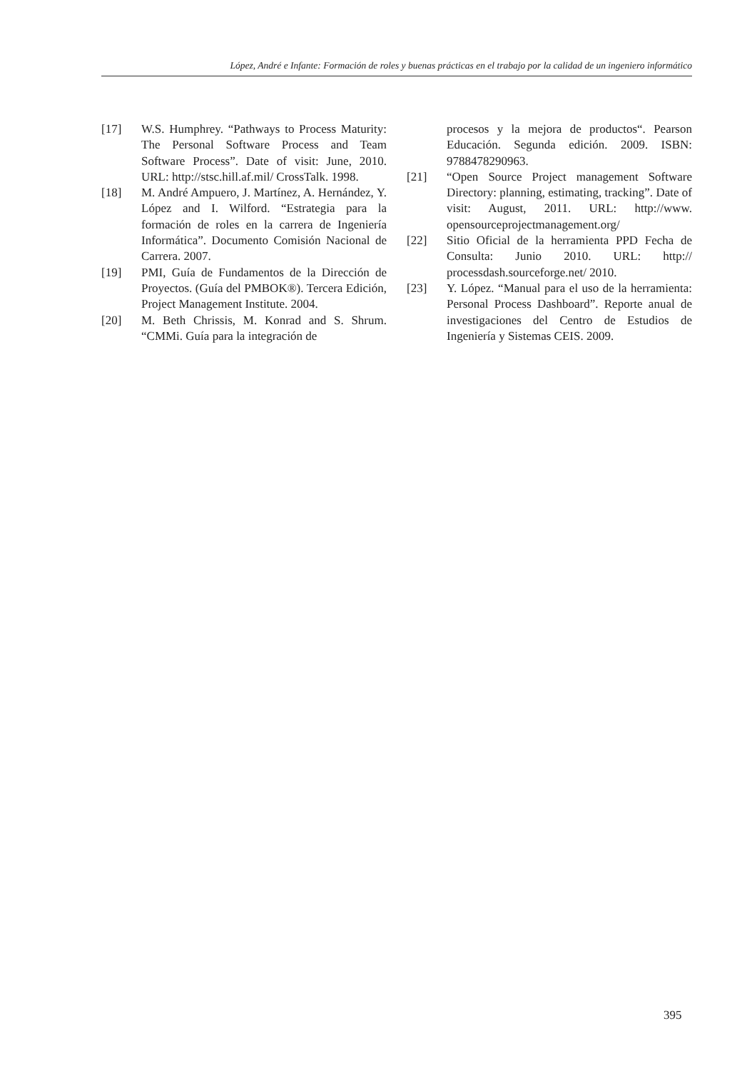López, André e Infante: Formación de roles y buenas prácticas en el trabajo por la calidad de un ingeniero informático
[17] W.S. Humphrey. “Pathways to Process Maturity: The Personal Software Process and Team Software Process”. Date of visit: June, 2010. URL: http://stsc.hill.af.mil/ CrossTalk. 1998.
[18] M. André Ampuero, J. Martínez, A. Hernández, Y. López and I. Wilford. “Estrategia para la formación de roles en la carrera de Ingeniería Informática”. Documento Comisión Nacional de Carrera. 2007.
[19] PMI, Guía de Fundamentos de la Dirección de Proyectos. (Guía del PMBOK®). Tercera Edición, Project Management Institute. 2004.
[20] M. Beth Chrissis, M. Konrad and S. Shrum. “CMMi. Guía para la integración de
procesos y la mejora de productos“. Pearson Educación. Segunda edición. 2009. ISBN: 9788478290963.
[21] “Open Source Project management Software Directory: planning, estimating, tracking”. Date of visit: August, 2011. URL: http://www. opensourceprojectmanagement.org/
[22] Sitio Oficial de la herramienta PPD Fecha de Consulta: Junio 2010. URL: http:// processdash.sourceforge.net/ 2010.
[23] Y. López. “Manual para el uso de la herramienta: Personal Process Dashboard”. Reporte anual de investigaciones del Centro de Estudios de Ingeniería y Sistemas CEIS. 2009.
395